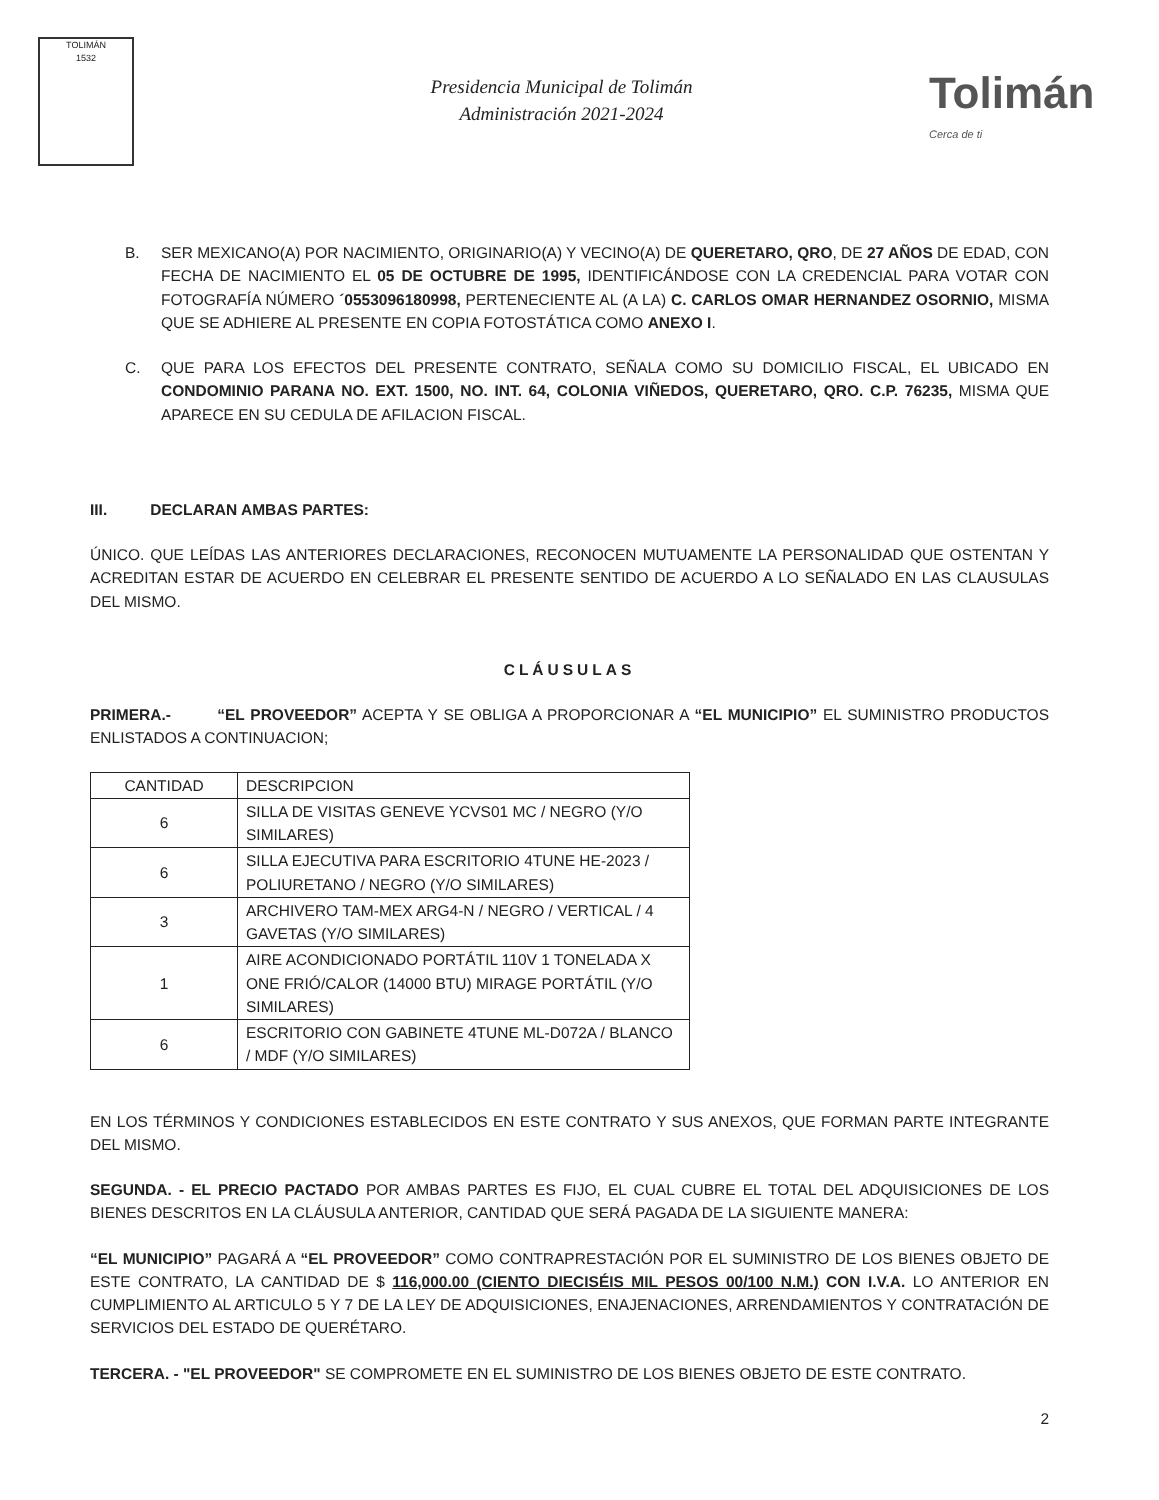TOLIMÁN
1532
Presidencia Municipal de Tolimán
Administración 2021-2024
Tolimán
Cerca de ti
B. SER MEXICANO(A) POR NACIMIENTO, ORIGINARIO(A) Y VECINO(A) DE QUERETARO, QRO, DE 27 AÑOS DE EDAD, CON FECHA DE NACIMIENTO EL 05 DE OCTUBRE DE 1995, IDENTIFICÁNDOSE CON LA CREDENCIAL PARA VOTAR CON FOTOGRAFÍA NÚMERO ´0553096180998, PERTENECIENTE AL (A LA) C. CARLOS OMAR HERNANDEZ OSORNIO, MISMA QUE SE ADHIERE AL PRESENTE EN COPIA FOTOSTÁTICA COMO ANEXO I.
C. QUE PARA LOS EFECTOS DEL PRESENTE CONTRATO, SEÑALA COMO SU DOMICILIO FISCAL, EL UBICADO EN CONDOMINIO PARANA NO. EXT. 1500, NO. INT. 64, COLONIA VIÑEDOS, QUERETARO, QRO. C.P. 76235, MISMA QUE APARECE EN SU CEDULA DE AFILACION FISCAL.
III. DECLARAN AMBAS PARTES:
ÚNICO. QUE LEÍDAS LAS ANTERIORES DECLARACIONES, RECONOCEN MUTUAMENTE LA PERSONALIDAD QUE OSTENTAN Y ACREDITAN ESTAR DE ACUERDO EN CELEBRAR EL PRESENTE SENTIDO DE ACUERDO A LO SEÑALADO EN LAS CLAUSULAS DEL MISMO.
CLÁUSULAS
PRIMERA.- “EL PROVEEDOR” ACEPTA Y SE OBLIGA A PROPORCIONAR A “EL MUNICIPIO” EL SUMINISTRO PRODUCTOS ENLISTADOS A CONTINUACION;
| CANTIDAD | DESCRIPCION |
| --- | --- |
| 6 | SILLA DE VISITAS GENEVE YCVS01 MC / NEGRO (Y/O SIMILARES) |
| 6 | SILLA EJECUTIVA PARA ESCRITORIO 4TUNE HE-2023 / POLIURETANO / NEGRO (Y/O SIMILARES) |
| 3 | ARCHIVERO TAM-MEX ARG4-N / NEGRO / VERTICAL / 4 GAVETAS (Y/O SIMILARES) |
| 1 | AIRE ACONDICIONADO PORTÁTIL 110V 1 TONELADA X ONE FRIÓ/CALOR (14000 BTU) MIRAGE PORTÁTIL (Y/O SIMILARES) |
| 6 | ESCRITORIO CON GABINETE 4TUNE ML-D072A / BLANCO / MDF (Y/O SIMILARES) |
EN LOS TÉRMINOS Y CONDICIONES ESTABLECIDOS EN ESTE CONTRATO Y SUS ANEXOS, QUE FORMAN PARTE INTEGRANTE DEL MISMO.
SEGUNDA. - EL PRECIO PACTADO POR AMBAS PARTES ES FIJO, EL CUAL CUBRE EL TOTAL DEL ADQUISICIONES DE LOS BIENES DESCRITOS EN LA CLÁUSULA ANTERIOR, CANTIDAD QUE SERÁ PAGADA DE LA SIGUIENTE MANERA:
“EL MUNICIPIO” PAGARÁ A “EL PROVEEDOR” COMO CONTRAPRESTACIÓN POR EL SUMINISTRO DE LOS BIENES OBJETO DE ESTE CONTRATO, LA CANTIDAD DE $ 116,000.00 (CIENTO DIECISÉIS MIL PESOS 00/100 N.M.) CON I.V.A. LO ANTERIOR EN CUMPLIMIENTO AL ARTICULO 5 Y 7 DE LA LEY DE ADQUISICIONES, ENAJENACIONES, ARRENDAMIENTOS Y CONTRATACIÓN DE SERVICIOS DEL ESTADO DE QUERÉTARO.
TERCERA. - "EL PROVEEDOR" SE COMPROMETE EN EL SUMINISTRO DE LOS BIENES OBJETO DE ESTE CONTRATO.
2